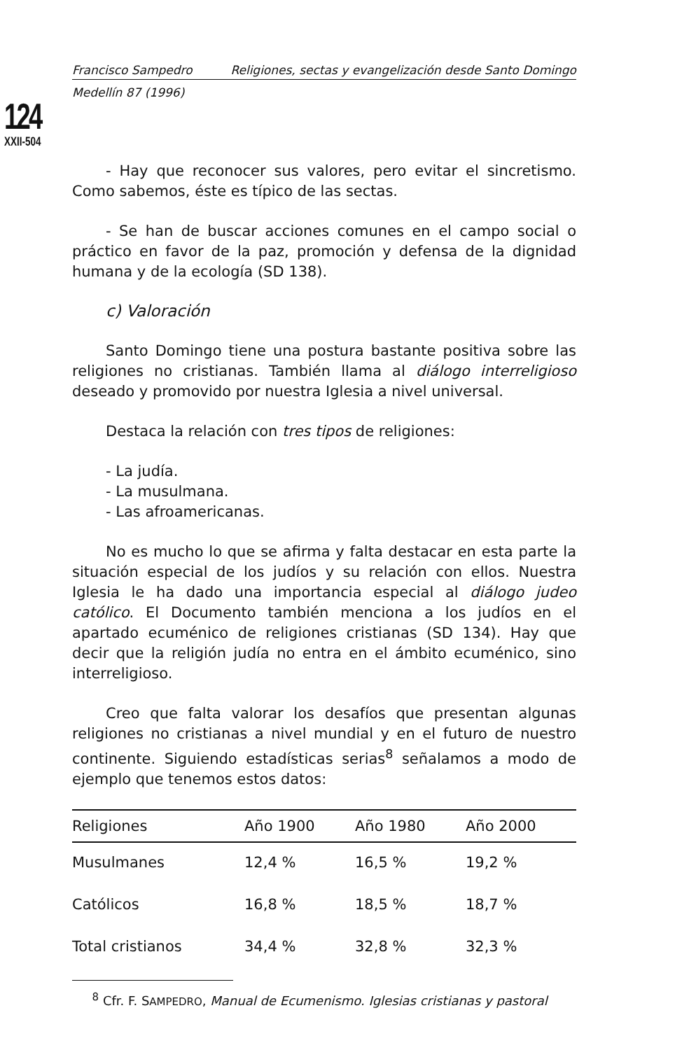124
XXII-504
Francisco Sampedro Religiones, sectas y evangelización desde Santo Domingo
Medellín 87 (1996)
- Hay que reconocer sus valores, pero evitar el sincretismo. Como sabemos, éste es típico de las sectas.
- Se han de buscar acciones comunes en el campo social o práctico en favor de la paz, promoción y defensa de la dignidad humana y de la ecología (SD 138).
c) Valoración
Santo Domingo tiene una postura bastante positiva sobre las religiones no cristianas. También llama al diálogo interreligioso deseado y promovido por nuestra Iglesia a nivel universal.
Destaca la relación con tres tipos de religiones:
- La judía.
- La musulmana.
- Las afroamericanas.
No es mucho lo que se afirma y falta destacar en esta parte la situación especial de los judíos y su relación con ellos. Nuestra Iglesia le ha dado una importancia especial al diálogo judeo católico. El Documento también menciona a los judíos en el apartado ecuménico de religiones cristianas (SD 134). Hay que decir que la religión judía no entra en el ámbito ecuménico, sino interreligioso.
Creo que falta valorar los desafíos que presentan algunas religiones no cristianas a nivel mundial y en el futuro de nuestro continente. Siguiendo estadísticas serias<sup>8</sup> señalamos a modo de ejemplo que tenemos estos datos:
| Religiones | Año 1900 | Año 1980 | Año 2000 |
| --- | --- | --- | --- |
| Musulmanes | 12,4 % | 16,5 % | 19,2 % |
| Católicos | 16,8 % | 18,5 % | 18,7 % |
| Total cristianos | 34,4 % | 32,8 % | 32,3 % |
<sup>8</sup> Cfr. F. SAMPEDRO, Manual de Ecumenismo. Iglesias cristianas y pastoral